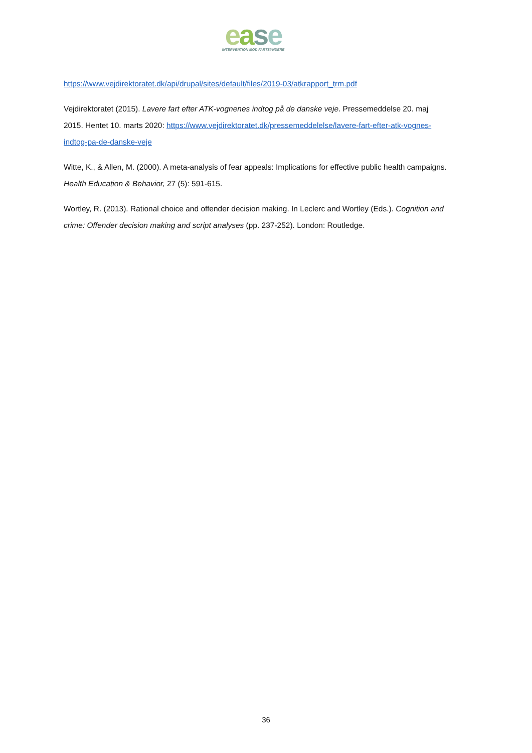ease
INTERVENTION MOD FARTSYNDERE
https://www.vejdirektoratet.dk/api/drupal/sites/default/files/2019-03/atkrapport_trm.pdf
Vejdirektoratet (2015). Lavere fart efter ATK-vognenes indtog på de danske veje. Pressemeddelse 20. maj 2015. Hentet 10. marts 2020: https://www.vejdirektoratet.dk/pressemeddelelse/lavere-fart-efter-atk-vognes-indtog-pa-de-danske-veje
Witte, K., & Allen, M. (2000). A meta-analysis of fear appeals: Implications for effective public health campaigns. Health Education & Behavior, 27 (5): 591-615.
Wortley, R. (2013). Rational choice and offender decision making. In Leclerc and Wortley (Eds.). Cognition and crime: Offender decision making and script analyses (pp. 237-252). London: Routledge.
36